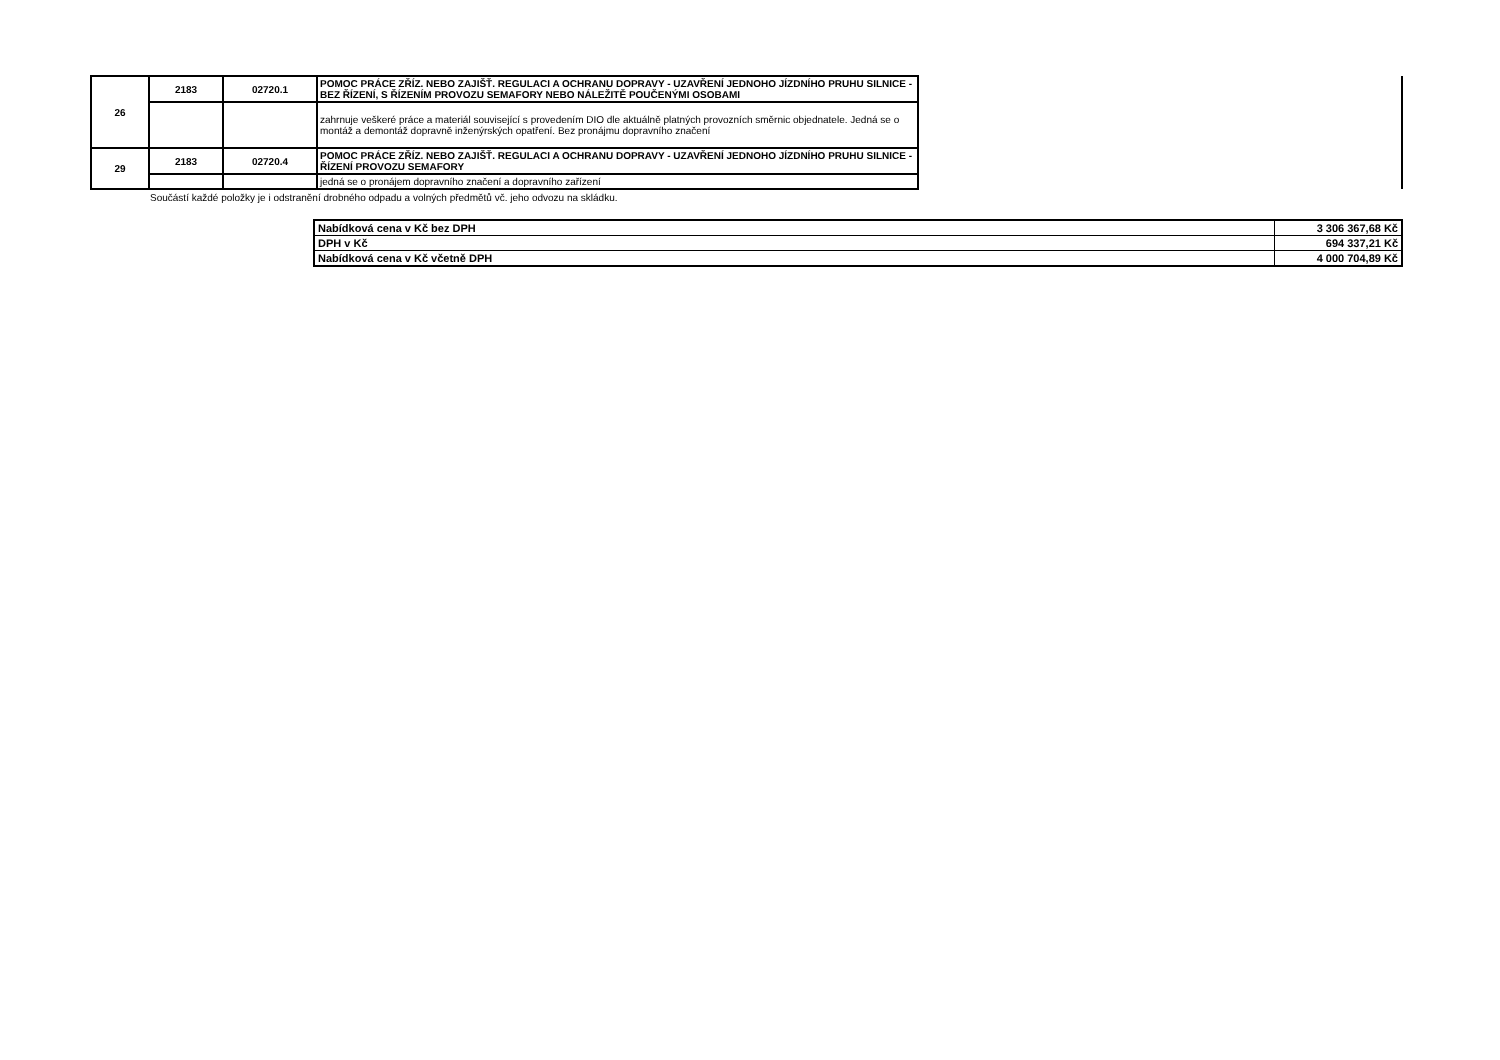| 26 | 2183 | 02720.1 | POMOC PRÁCE ZŘÍZ. NEBO ZAJIŠŤ. REGULACI A OCHRANU DOPRAVY - UZAVŘENÍ JEDNOHO JÍZDNÍHO PRUHU SILNICE - BEZ ŘÍZENÍ, S ŘÍZENÍM PROVOZU SEMAFORY NEBO NÁLEŽITĚ POUČENÝMI OSOBAMI | |
| | | | zahrnuje veškeré práce a materiál související s provedením DIO dle aktuálně platných provozních směrnic objednatele. Jedná se o montáž a demontáž dopravně inženýrských opatření. Bez pronájmu dopravního značení | |
| 29 | 2183 | 02720.4 | POMOC PRÁCE ZŘÍZ. NEBO ZAJIŠŤ. REGULACI A OCHRANU DOPRAVY - UZAVŘENÍ JEDNOHO JÍZDNÍHO PRUHU SILNICE - ŘÍZENÍ PROVOZU SEMAFORY | |
| | | | jedná se o pronájem dopravního značení a dopravního zařízení | |
Součástí každé položky je i odstranění drobného odpadu a volných předmětů vč. jeho odvozu na skládku.
| Nabídková cena v Kč bez DPH | 3 306 367,68 Kč |
| DPH v Kč | 694 337,21 Kč |
| Nabídková cena v Kč včetně DPH | 4 000 704,89 Kč |